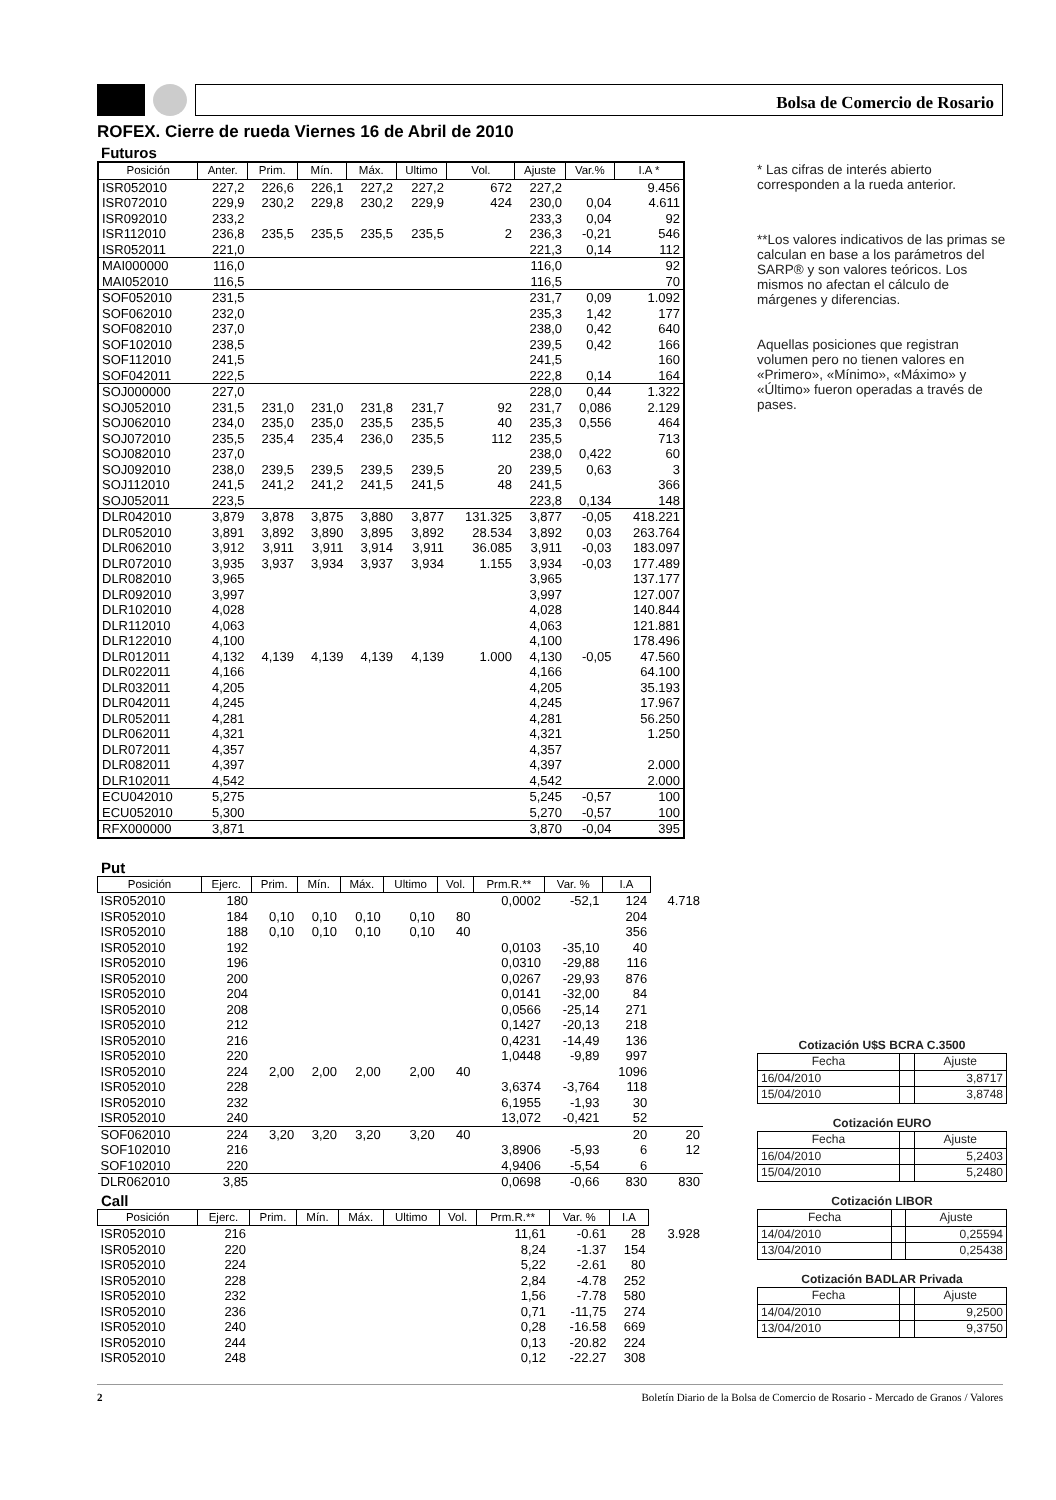Bolsa de Comercio de Rosario
ROFEX. Cierre de rueda Viernes 16 de Abril de 2010
Futuros
| Posición | Anter. | Prim. | Mín. | Máx. | Ultimo | Vol. | Ajuste | Var.% | I.A * |
| --- | --- | --- | --- | --- | --- | --- | --- | --- | --- |
| ISR052010 | 227,2 | 226,6 | 226,1 | 227,2 | 227,2 | 672 | 227,2 | | 9.456 |
| ISR072010 | 229,9 | 230,2 | 229,8 | 230,2 | 229,9 | 424 | 230,0 | 0,04 | 4.611 |
| ISR092010 | 233,2 | | | | | | 233,3 | 0,04 | 92 |
| ISR112010 | 236,8 | 235,5 | 235,5 | 235,5 | 235,5 | 2 | 236,3 | -0,21 | 546 |
| ISR052011 | 221,0 | | | | | | 221,3 | 0,14 | 112 |
| MAI000000 | 116,0 | | | | | | 116,0 | | 92 |
| MAI052010 | 116,5 | | | | | | 116,5 | | 70 |
| SOF052010 | 231,5 | | | | | | 231,7 | 0,09 | 1.092 |
| SOF062010 | 232,0 | | | | | | 235,3 | 1,42 | 177 |
| SOF082010 | 237,0 | | | | | | 238,0 | 0,42 | 640 |
| SOF102010 | 238,5 | | | | | | 239,5 | 0,42 | 166 |
| SOF112010 | 241,5 | | | | | | 241,5 | | 160 |
| SOF042011 | 222,5 | | | | | | 222,8 | 0,14 | 164 |
| SOJ000000 | 227,0 | | | | | | 228,0 | 0,44 | 1.322 |
| SOJ052010 | 231,5 | 231,0 | 231,0 | 231,8 | 231,7 | 92 | 231,7 | 0,086 | 2.129 |
| SOJ062010 | 234,0 | 235,0 | 235,0 | 235,5 | 235,5 | 40 | 235,3 | 0,556 | 464 |
| SOJ072010 | 235,5 | 235,4 | 235,4 | 236,0 | 235,5 | 112 | 235,5 | | 713 |
| SOJ082010 | 237,0 | | | | | | 238,0 | 0,422 | 60 |
| SOJ092010 | 238,0 | 239,5 | 239,5 | 239,5 | 239,5 | 20 | 239,5 | 0,63 | 3 |
| SOJ112010 | 241,5 | 241,2 | 241,2 | 241,5 | 241,5 | 48 | 241,5 | | 366 |
| SOJ052011 | 223,5 | | | | | | 223,8 | 0,134 | 148 |
| DLR042010 | 3,879 | 3,878 | 3,875 | 3,880 | 3,877 | 131.325 | 3,877 | -0,05 | 418.221 |
| DLR052010 | 3,891 | 3,892 | 3,890 | 3,895 | 3,892 | 28.534 | 3,892 | 0,03 | 263.764 |
| DLR062010 | 3,912 | 3,911 | 3,911 | 3,914 | 3,911 | 36.085 | 3,911 | -0,03 | 183.097 |
| DLR072010 | 3,935 | 3,937 | 3,934 | 3,937 | 3,934 | 1.155 | 3,934 | -0,03 | 177.489 |
| DLR082010 | 3,965 | | | | | | 3,965 | | 137.177 |
| DLR092010 | 3,997 | | | | | | 3,997 | | 127.007 |
| DLR102010 | 4,028 | | | | | | 4,028 | | 140.844 |
| DLR112010 | 4,063 | | | | | | 4,063 | | 121.881 |
| DLR122010 | 4,100 | | | | | | 4,100 | | 178.496 |
| DLR012011 | 4,132 | 4,139 | 4,139 | 4,139 | 4,139 | 1.000 | 4,130 | -0,05 | 47.560 |
| DLR022011 | 4,166 | | | | | | 4,166 | | 64.100 |
| DLR032011 | 4,205 | | | | | | 4,205 | | 35.193 |
| DLR042011 | 4,245 | | | | | | 4,245 | | 17.967 |
| DLR052011 | 4,281 | | | | | | 4,281 | | 56.250 |
| DLR062011 | 4,321 | | | | | | 4,321 | | 1.250 |
| DLR072011 | 4,357 | | | | | | 4,357 | | |
| DLR082011 | 4,397 | | | | | | 4,397 | | 2.000 |
| DLR102011 | 4,542 | | | | | | 4,542 | | 2.000 |
| ECU042010 | 5,275 | | | | | | 5,245 | -0,57 | 100 |
| ECU052010 | 5,300 | | | | | | 5,270 | -0,57 | 100 |
| RFX000000 | 3,871 | | | | | | 3,870 | -0,04 | 395 |
Put
| Posición | Ejerc. | Prim. | Mín. | Máx. | Ultimo | Vol. | Prm.R.** | Var. % | I.A | |
| ISR052010 | 180 | | | | | | 0,0002 | -52,1 | 124 | 4.718 |
| ISR052010 | 184 | 0,10 | 0,10 | 0,10 | 0,10 | 80 | | | 204 | |
| ISR052010 | 188 | 0,10 | 0,10 | 0,10 | 0,10 | 40 | | | 356 | |
| ISR052010 | 192 | | | | | | 0,0103 | -35,10 | 40 | |
| ISR052010 | 196 | | | | | | 0,0310 | -29,88 | 116 | |
| ISR052010 | 200 | | | | | | 0,0267 | -29,93 | 876 | |
| ISR052010 | 204 | | | | | | 0,0141 | -32,00 | 84 | |
| ISR052010 | 208 | | | | | | 0,0566 | -25,14 | 271 | |
| ISR052010 | 212 | | | | | | 0,1427 | -20,13 | 218 | |
| ISR052010 | 216 | | | | | | 0,4231 | -14,49 | 136 | |
| ISR052010 | 220 | | | | | | 1,0448 | -9,89 | 997 | |
| ISR052010 | 224 | 2,00 | 2,00 | 2,00 | 2,00 | 40 | | | 1096 | |
| ISR052010 | 228 | | | | | | 3,6374 | -3,764 | 118 | |
| ISR052010 | 232 | | | | | | 6,1955 | -1,93 | 30 | |
| ISR052010 | 240 | | | | | | 13,072 | -0,421 | 52 | |
| SOF062010 | 224 | 3,20 | 3,20 | 3,20 | 3,20 | 40 | | | 20 | 20 |
| SOF102010 | 216 | | | | | | 3,8906 | -5,93 | 6 | 12 |
| SOF102010 | 220 | | | | | | 4,9406 | -5,54 | 6 | |
| DLR062010 | 3,85 | | | | | | 0,0698 | -0,66 | 830 | 830 |
Call
| Posición | Ejerc. | Prim. | Mín. | Máx. | Ultimo | Vol. | Prm.R.** | Var. % | I.A | |
| ISR052010 | 216 | | | | | | 11,61 | -0.61 | 28 | 3.928 |
| ISR052010 | 220 | | | | | | 8,24 | -1.37 | 154 | |
| ISR052010 | 224 | | | | | | 5,22 | -2.61 | 80 | |
| ISR052010 | 228 | | | | | | 2,84 | -4.78 | 252 | |
| ISR052010 | 232 | | | | | | 1,56 | -7.78 | 580 | |
| ISR052010 | 236 | | | | | | 0,71 | -11,75 | 274 | |
| ISR052010 | 240 | | | | | | 0,28 | -16.58 | 669 | |
| ISR052010 | 244 | | | | | | 0,13 | -20.82 | 224 | |
| ISR052010 | 248 | | | | | | 0,12 | -22.27 | 308 | |
* Las cifras de interés abierto corresponden a la rueda anterior.
**Los valores indicativos de las primas se calculan en base a los parámetros del SARP® y son valores teóricos. Los mismos no afectan el cálculo de márgenes y diferencias.
Aquellas posiciones que registran volumen pero no tienen valores en «Primero», «Mínimo», «Máximo» y «Último» fueron operadas a través de pases.
| Cotización U$S BCRA C.3500 | | |
| Fecha | | Ajuste |
| 16/04/2010 | | 3,8717 |
| 15/04/2010 | | 3,8748 |
| Cotización EURO | | |
| Fecha | | Ajuste |
| 16/04/2010 | | 5,2403 |
| 15/04/2010 | | 5,2480 |
| Cotización LIBOR | | |
| Fecha | | Ajuste |
| 14/04/2010 | | 0,25594 |
| 13/04/2010 | | 0,25438 |
| Cotización BADLAR Privada | | |
| Fecha | | Ajuste |
| 14/04/2010 | | 9,2500 |
| 13/04/2010 | | 9,3750 |
2 Boletín Diario de la Bolsa de Comercio de Rosario - Mercado de Granos / Valores